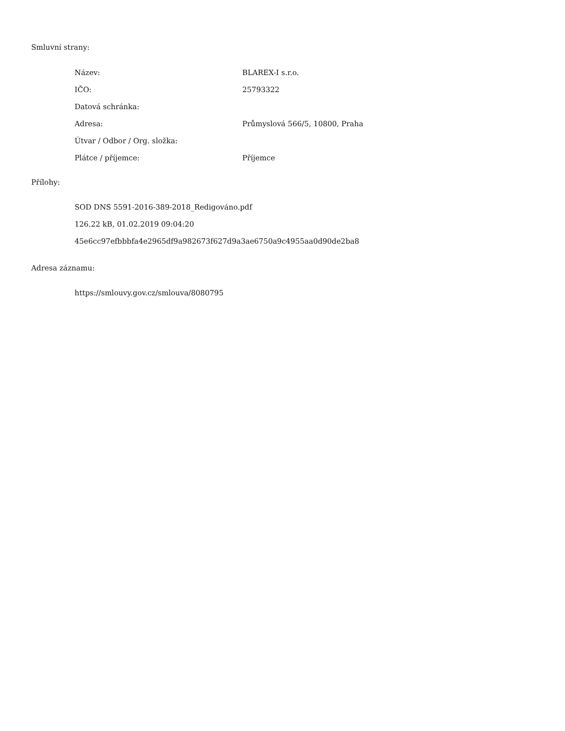Smluvní strany:
| Název: | BLAREX-I s.r.o. |
| IČO: | 25793322 |
| Datová schránka: | |
| Adresa: | Průmyslová 566/5, 10800, Praha |
| Útvar / Odbor / Org. složka: | |
| Plátce / příjemce: | Příjemce |
Přílohy:
SOD DNS 5591-2016-389-2018_Redigováno.pdf
126.22 kB, 01.02.2019 09:04:20
45e6cc97efbbbfa4e2965df9a982673f627d9a3ae6750a9c4955aa0d90de2ba8
Adresa záznamu:
https://smlouvy.gov.cz/smlouva/8080795